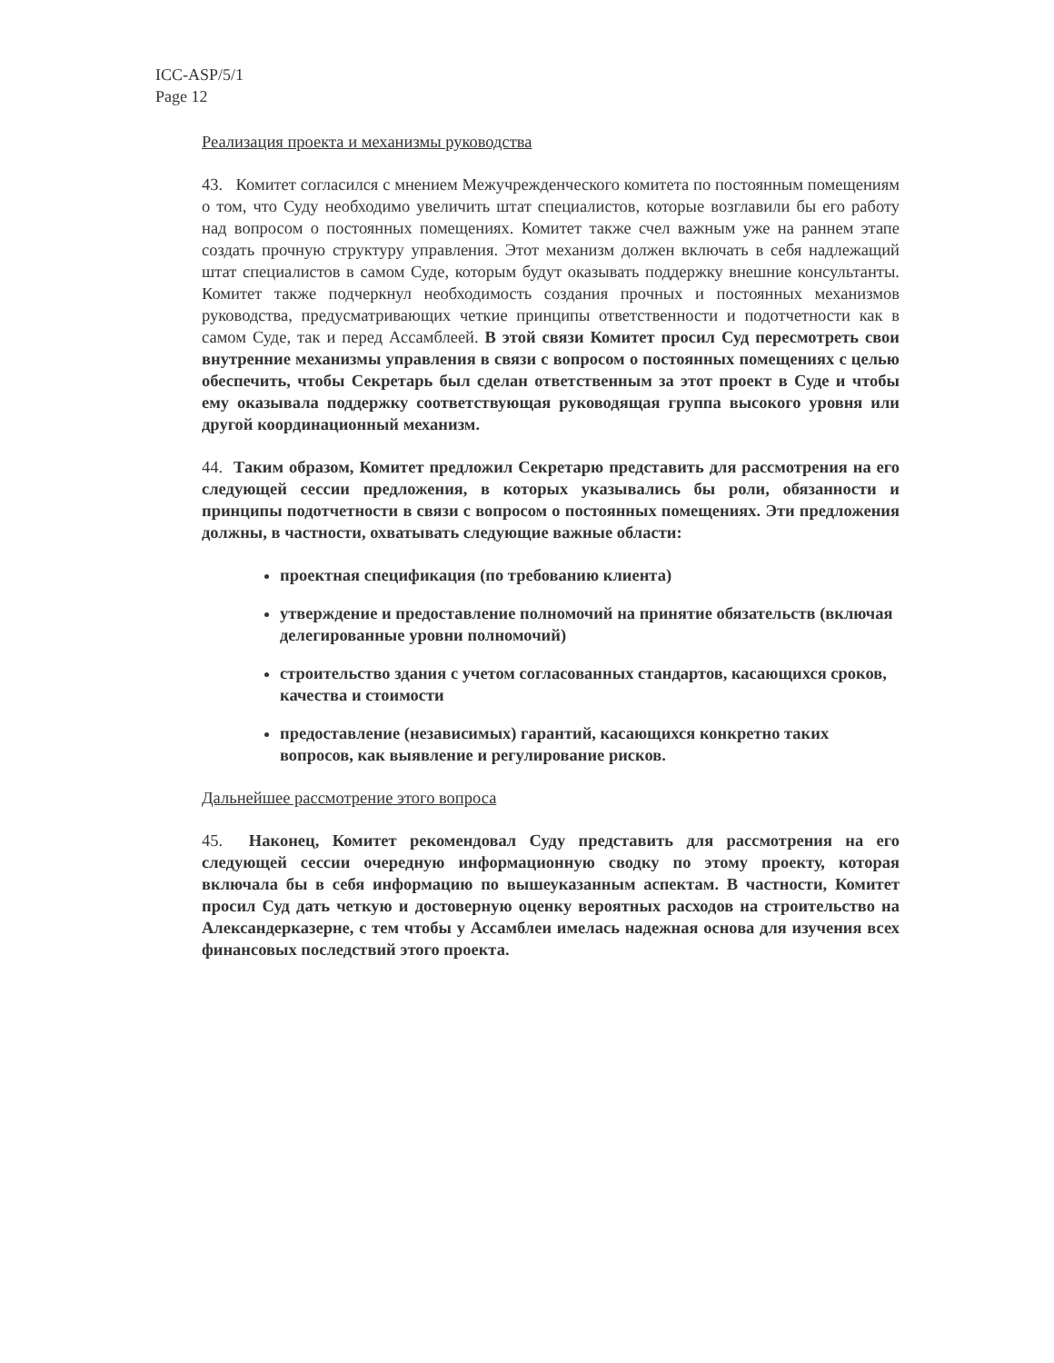ICC-ASP/5/1
Page 12
Реализация проекта и механизмы руководства
43. Комитет согласился с мнением Межучрежденческого комитета по постоянным помещениям о том, что Суду необходимо увеличить штат специалистов, которые возглавили бы его работу над вопросом о постоянных помещениях. Комитет также счел важным уже на раннем этапе создать прочную структуру управления. Этот механизм должен включать в себя надлежащий штат специалистов в самом Суде, которым будут оказывать поддержку внешние консультанты. Комитет также подчеркнул необходимость создания прочных и постоянных механизмов руководства, предусматривающих четкие принципы ответственности и подотчетности как в самом Суде, так и перед Ассамблеей. В этой связи Комитет просил Суд пересмотреть свои внутренние механизмы управления в связи с вопросом о постоянных помещениях с целью обеспечить, чтобы Секретарь был сделан ответственным за этот проект в Суде и чтобы ему оказывала поддержку соответствующая руководящая группа высокого уровня или другой координационный механизм.
44. Таким образом, Комитет предложил Секретарю представить для рассмотрения на его следующей сессии предложения, в которых указывались бы роли, обязанности и принципы подотчетности в связи с вопросом о постоянных помещениях. Эти предложения должны, в частности, охватывать следующие важные области:
проектная спецификация (по требованию клиента)
утверждение и предоставление полномочий на принятие обязательств (включая делегированные уровни полномочий)
строительство здания с учетом согласованных стандартов, касающихся сроков, качества и стоимости
предоставление (независимых) гарантий, касающихся конкретно таких вопросов, как выявление и регулирование рисков.
Дальнейшее рассмотрение этого вопроса
45. Наконец, Комитет рекомендовал Суду представить для рассмотрения на его следующей сессии очередную информационную сводку по этому проекту, которая включала бы в себя информацию по вышеуказанным аспектам. В частности, Комитет просил Суд дать четкую и достоверную оценку вероятных расходов на строительство на Александерказерне, с тем чтобы у Ассамблеи имелась надежная основа для изучения всех финансовых последствий этого проекта.